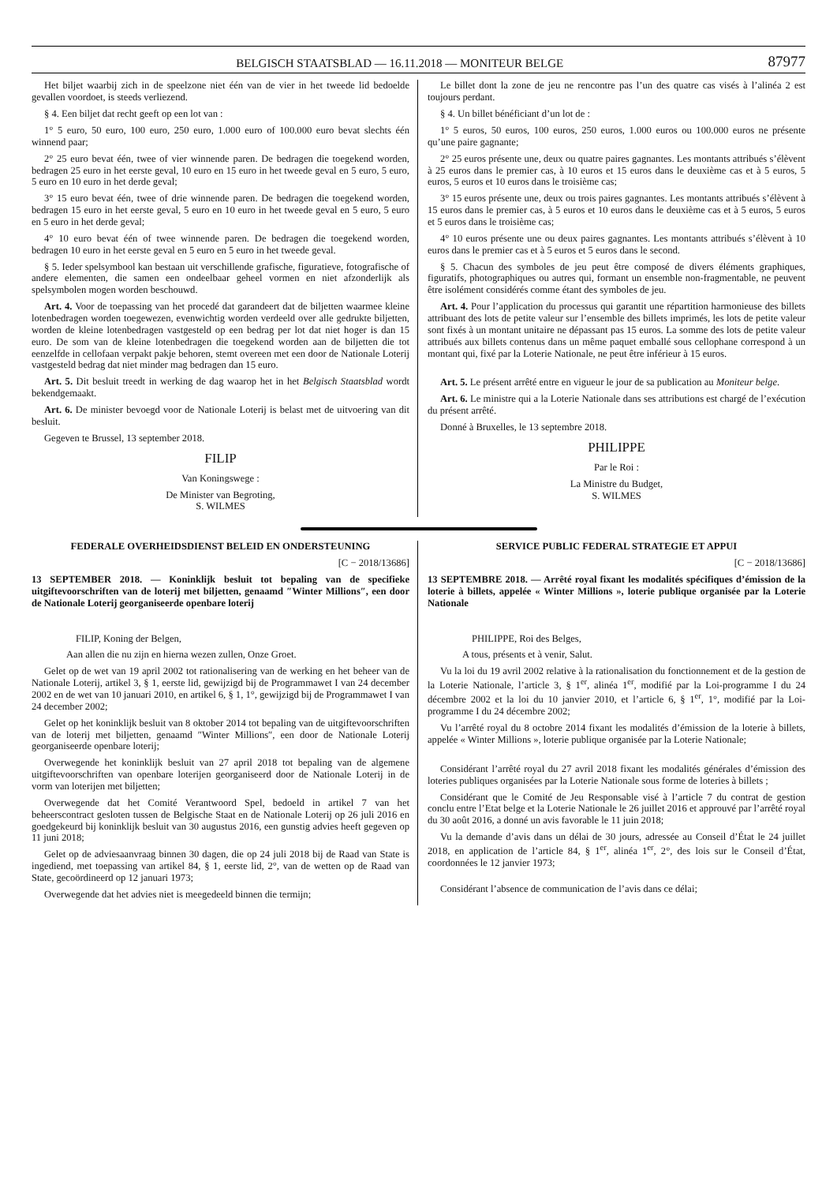BELGISCH STAATSBLAD — 16.11.2018 — MONITEUR BELGE 87977
Het biljet waarbij zich in de speelzone niet één van de vier in het tweede lid bedoelde gevallen voordoet, is steeds verliezend.
§ 4. Een biljet dat recht geeft op een lot van :
1° 5 euro, 50 euro, 100 euro, 250 euro, 1.000 euro of 100.000 euro bevat slechts één winnend paar;
2° 25 euro bevat één, twee of vier winnende paren. De bedragen die toegekend worden, bedragen 25 euro in het eerste geval, 10 euro en 15 euro in het tweede geval en 5 euro, 5 euro, 5 euro en 10 euro in het derde geval;
3° 15 euro bevat één, twee of drie winnende paren. De bedragen die toegekend worden, bedragen 15 euro in het eerste geval, 5 euro en 10 euro in het tweede geval en 5 euro, 5 euro en 5 euro in het derde geval;
4° 10 euro bevat één of twee winnende paren. De bedragen die toegekend worden, bedragen 10 euro in het eerste geval en 5 euro en 5 euro in het tweede geval.
§ 5. Ieder spelsymbool kan bestaan uit verschillende grafische, figuratieve, fotografische of andere elementen, die samen een ondeelbaar geheel vormen en niet afzonderlijk als spelsymbolen mogen worden beschouwd.
Art. 4. Voor de toepassing van het procedé dat garandeert dat de biljetten waarmee kleine lotenbedragen worden toegewezen, evenwichtig worden verdeeld over alle gedrukte biljetten, worden de kleine lotenbedragen vastgesteld op een bedrag per lot dat niet hoger is dan 15 euro. De som van de kleine lotenbedragen die toegekend worden aan de biljetten die tot eenzelfde in cellofaan verpakt pakje behoren, stemt overeen met een door de Nationale Loterij vastgesteld bedrag dat niet minder mag bedragen dan 15 euro.
Art. 5. Dit besluit treedt in werking de dag waarop het in het Belgisch Staatsblad wordt bekendgemaakt.
Art. 6. De minister bevoegd voor de Nationale Loterij is belast met de uitvoering van dit besluit.
Gegeven te Brussel, 13 september 2018.
FILIP
Van Koningswege :
De Minister van Begroting,
S. WILMES
Le billet dont la zone de jeu ne rencontre pas l’un des quatre cas visés à l’alinéa 2 est toujours perdant.
§ 4. Un billet bénéficiant d’un lot de :
1° 5 euros, 50 euros, 100 euros, 250 euros, 1.000 euros ou 100.000 euros ne présente qu’une paire gagnante;
2° 25 euros présente une, deux ou quatre paires gagnantes. Les montants attribués s’élèvent à 25 euros dans le premier cas, à 10 euros et 15 euros dans le deuxième cas et à 5 euros, 5 euros, 5 euros et 10 euros dans le troisième cas;
3° 15 euros présente une, deux ou trois paires gagnantes. Les montants attribués s’élèvent à 15 euros dans le premier cas, à 5 euros et 10 euros dans le deuxième cas et à 5 euros, 5 euros et 5 euros dans le troisième cas;
4° 10 euros présente une ou deux paires gagnantes. Les montants attribués s’élèvent à 10 euros dans le premier cas et à 5 euros et 5 euros dans le second.
§ 5. Chacun des symboles de jeu peut être composé de divers éléments graphiques, figuratifs, photographiques ou autres qui, formant un ensemble non-fragmentable, ne peuvent être isolément considérés comme étant des symboles de jeu.
Art. 4. Pour l’application du processus qui garantit une répartition harmonieuse des billets attribuant des lots de petite valeur sur l’ensemble des billets imprimés, les lots de petite valeur sont fixés à un montant unitaire ne dépassant pas 15 euros. La somme des lots de petite valeur attribués aux billets contenus dans un même paquet emballé sous cellophane correspond à un montant qui, fixé par la Loterie Nationale, ne peut être inférieur à 15 euros.
Art. 5. Le présent arrêté entre en vigueur le jour de sa publication au Moniteur belge.
Art. 6. Le ministre qui a la Loterie Nationale dans ses attributions est chargé de l’exécution du présent arrêté.
Donné à Bruxelles, le 13 septembre 2018.
PHILIPPE
Par le Roi :
La Ministre du Budget,
S. WILMES
FEDERALE OVERHEIDSDIENST BELEID EN ONDERSTEUNING
[C − 2018/13686]
13 SEPTEMBER 2018. — Koninklijk besluit tot bepaling van de specifieke uitgiftevoorschriften van de loterij met biljetten, genaamd ″Winter Millions″, een door de Nationale Loterij georganiseerde openbare loterij
FILIP, Koning der Belgen,
Aan allen die nu zijn en hierna wezen zullen, Onze Groet.
Gelet op de wet van 19 april 2002 tot rationalisering van de werking en het beheer van de Nationale Loterij, artikel 3, § 1, eerste lid, gewijzigd bij de Programmawet I van 24 december 2002 en de wet van 10 januari 2010, en artikel 6, § 1, 1°, gewijzigd bij de Programmawet I van 24 december 2002;
Gelet op het koninklijk besluit van 8 oktober 2014 tot bepaling van de uitgiftevoorschriften van de loterij met biljetten, genaamd ″Winter Millions″, een door de Nationale Loterij georganiseerde openbare loterij;
Overwegende het koninklijk besluit van 27 april 2018 tot bepaling van de algemene uitgiftevoorschriften van openbare loterijen georganiseerd door de Nationale Loterij in de vorm van loterijen met biljetten;
Overwegende dat het Comité Verantwoord Spel, bedoeld in artikel 7 van het beheerscontract gesloten tussen de Belgische Staat en de Nationale Loterij op 26 juli 2016 en goedgekeurd bij koninklijk besluit van 30 augustus 2016, een gunstig advies heeft gegeven op 11 juni 2018;
Gelet op de adviesaanvraag binnen 30 dagen, die op 24 juli 2018 bij de Raad van State is ingediend, met toepassing van artikel 84, § 1, eerste lid, 2°, van de wetten op de Raad van State, gecoördineerd op 12 januari 1973;
Overwegende dat het advies niet is meegedeeld binnen die termijn;
SERVICE PUBLIC FEDERAL STRATEGIE ET APPUI
[C − 2018/13686]
13 SEPTEMBRE 2018. — Arrêté royal fixant les modalités spécifiques d’émission de la loterie à billets, appelée « Winter Millions », loterie publique organisée par la Loterie Nationale
PHILIPPE, Roi des Belges,
A tous, présents et à venir, Salut.
Vu la loi du 19 avril 2002 relative à la rationalisation du fonctionnement et de la gestion de la Loterie Nationale, l’article 3, § 1<sup>er</sup>, alinéa 1<sup>er</sup>, modifié par la Loi-programme I du 24 décembre 2002 et la loi du 10 janvier 2010, et l’article 6, § 1<sup>er</sup>, 1°, modifié par la Loi-programme I du 24 décembre 2002;
Vu l’arrêté royal du 8 octobre 2014 fixant les modalités d’émission de la loterie à billets, appelée « Winter Millions », loterie publique organisée par la Loterie Nationale;
Considérant l’arrêté royal du 27 avril 2018 fixant les modalités générales d’émission des loteries publiques organisées par la Loterie Nationale sous forme de loteries à billets ;
Considérant que le Comité de Jeu Responsable visé à l’article 7 du contrat de gestion conclu entre l’Etat belge et la Loterie Nationale le 26 juillet 2016 et approuvé par l’arrêté royal du 30 août 2016, a donné un avis favorable le 11 juin 2018;
Vu la demande d’avis dans un délai de 30 jours, adressée au Conseil d’État le 24 juillet 2018, en application de l’article 84, § 1<sup>er</sup>, alinéa 1<sup>er</sup>, 2°, des lois sur le Conseil d’État, coordonnées le 12 janvier 1973;
Considérant l’absence de communication de l’avis dans ce délai;